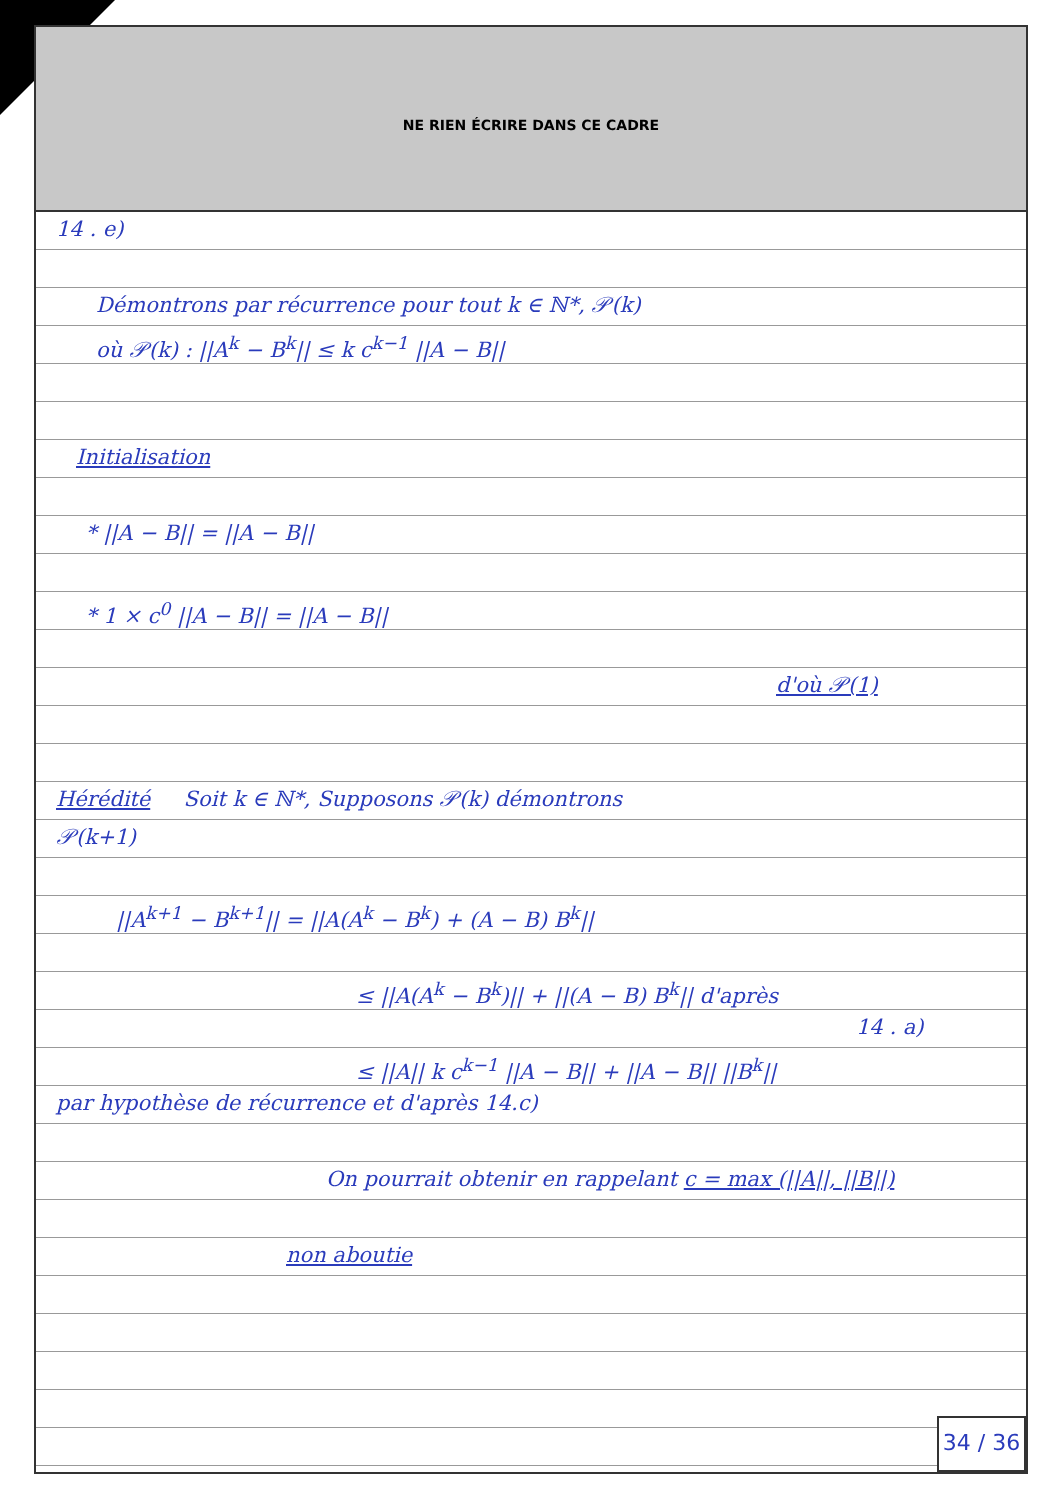NE RIEN ÉCRIRE DANS CE CADRE
14 . e)
Démontrons par récurrence pour tout k ∈ ℕ*, 𝒫(k)
où 𝒫(k) : ||A<sup>k</sup> − B<sup>k</sup>|| ≤ k c<sup>k−1</sup> ||A − B||
Initialisation
* ||A − B|| = ||A − B||
* 1 × c<sup>0</sup> ||A − B|| = ||A − B||
d'où 𝒫(1)
Hérédité Soit k ∈ ℕ*, Supposons 𝒫(k) démontrons
𝒫(k+1)
||A<sup>k+1</sup> − B<sup>k+1</sup>|| = ||A(A<sup>k</sup> − B<sup>k</sup>) + (A − B) B<sup>k</sup>||
≤ ||A(A<sup>k</sup> − B<sup>k</sup>)|| + ||(A − B) B<sup>k</sup>|| d'après
14 . a)
≤ ||A|| k c<sup>k−1</sup> ||A − B|| + ||A − B|| ||B<sup>k</sup>||
par hypothèse de récurrence et d'après 14.c)
On pourrait obtenir en rappelant c = max (||A||, ||B||)
non aboutie
34 / 36